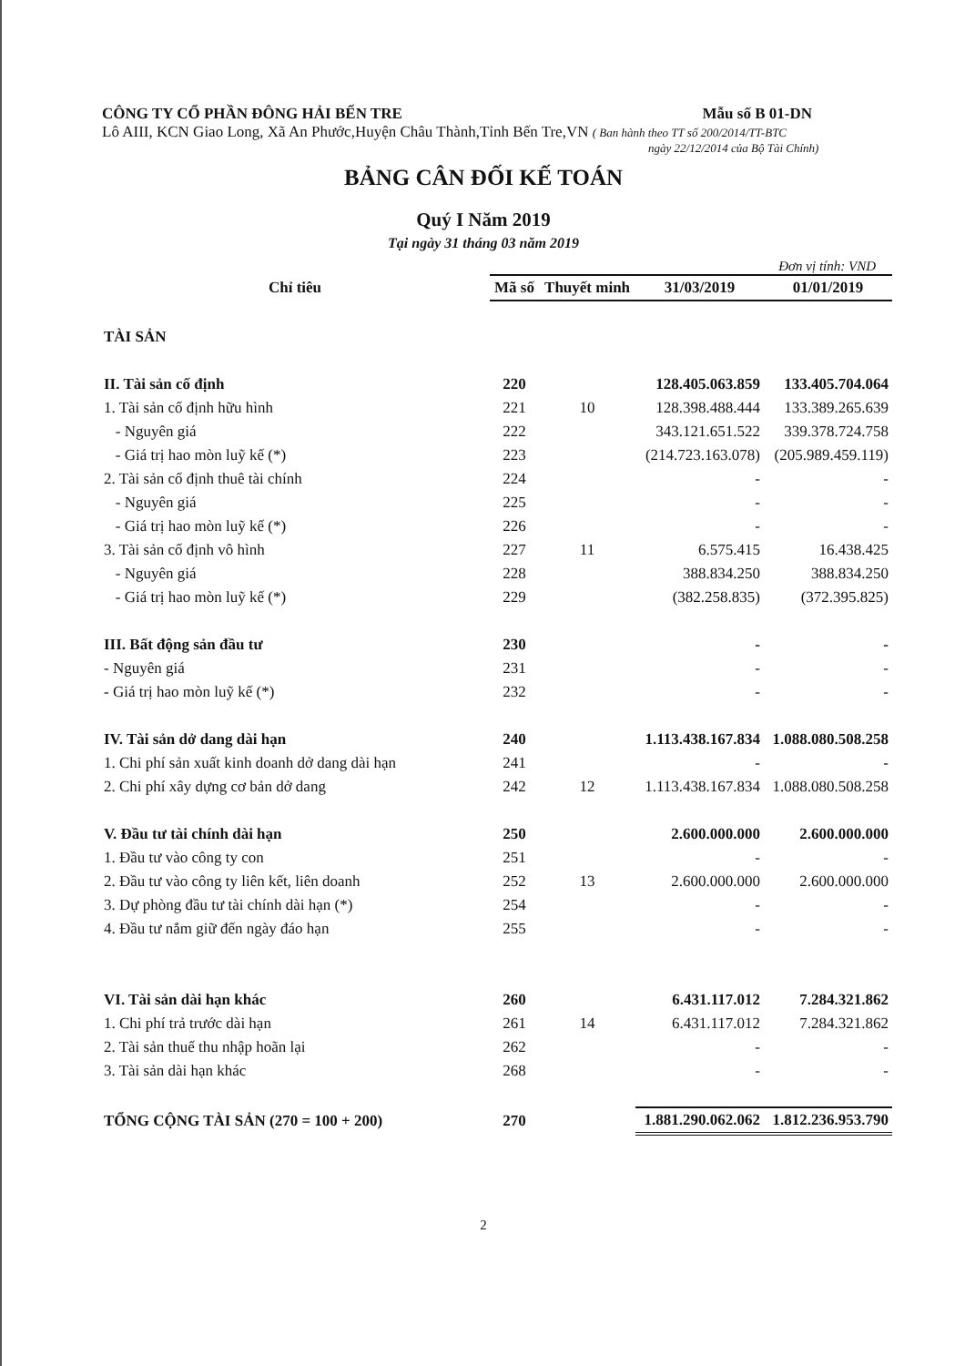CÔNG TY CỔ PHẦN ĐÔNG HẢI BẾN TRE Mẫu số B 01-DN
Lô AIII, KCN Giao Long, Xã An Phước,Huyện Châu Thành,Tỉnh Bến Tre,VN ( Ban hành theo TT số 200/2014/TT-BTC
ngày 22/12/2014 của Bộ Tài Chính)
BẢNG CÂN ĐỐI KẾ TOÁN
Quý I Năm 2019
Tại ngày 31 tháng 03 năm 2019
Đơn vị tính: VND
| Chỉ tiêu | Mã số | Thuyết minh | 31/03/2019 | 01/01/2019 |
| --- | --- | --- | --- | --- |
| TÀI SẢN | | | | |
| II. Tài sản cố định | 220 | | 128.405.063.859 | 133.405.704.064 |
| 1. Tài sản cố định hữu hình | 221 | 10 | 128.398.488.444 | 133.389.265.639 |
| - Nguyên giá | 222 | | 343.121.651.522 | 339.378.724.758 |
| - Giá trị hao mòn luỹ kế (*) | 223 | | (214.723.163.078) | (205.989.459.119) |
| 2. Tài sản cố định thuê tài chính | 224 | | - | - |
| - Nguyên giá | 225 | | - | - |
| - Giá trị hao mòn luỹ kế (*) | 226 | | - | - |
| 3. Tài sản cố định vô hình | 227 | 11 | 6.575.415 | 16.438.425 |
| - Nguyên giá | 228 | | 388.834.250 | 388.834.250 |
| - Giá trị hao mòn luỹ kế (*) | 229 | | (382.258.835) | (372.395.825) |
| III. Bất động sản đầu tư | 230 | | - | - |
| - Nguyên giá | 231 | | - | - |
| - Giá trị hao mòn luỹ kế (*) | 232 | | - | - |
| IV. Tài sản dở dang dài hạn | 240 | | 1.113.438.167.834 | 1.088.080.508.258 |
| 1. Chi phí sản xuất kinh doanh dở dang dài hạn | 241 | | - | - |
| 2. Chi phí xây dựng cơ bản dở dang | 242 | 12 | 1.113.438.167.834 | 1.088.080.508.258 |
| V. Đầu tư tài chính dài hạn | 250 | | 2.600.000.000 | 2.600.000.000 |
| 1. Đầu tư vào công ty con | 251 | | - | - |
| 2. Đầu tư vào công ty liên kết, liên doanh | 252 | 13 | 2.600.000.000 | 2.600.000.000 |
| 3. Dự phòng đầu tư tài chính dài hạn (*) | 254 | | - | - |
| 4. Đầu tư nắm giữ đến ngày đáo hạn | 255 | | - | - |
| VI. Tài sản dài hạn khác | 260 | | 6.431.117.012 | 7.284.321.862 |
| 1. Chi phí trả trước dài hạn | 261 | 14 | 6.431.117.012 | 7.284.321.862 |
| 2. Tài sản thuế thu nhập hoãn lại | 262 | | - | - |
| 3. Tài sản dài hạn khác | 268 | | - | - |
| TỔNG CỘNG TÀI SẢN (270 = 100 + 200) | 270 | | 1.881.290.062.062 | 1.812.236.953.790 |
2